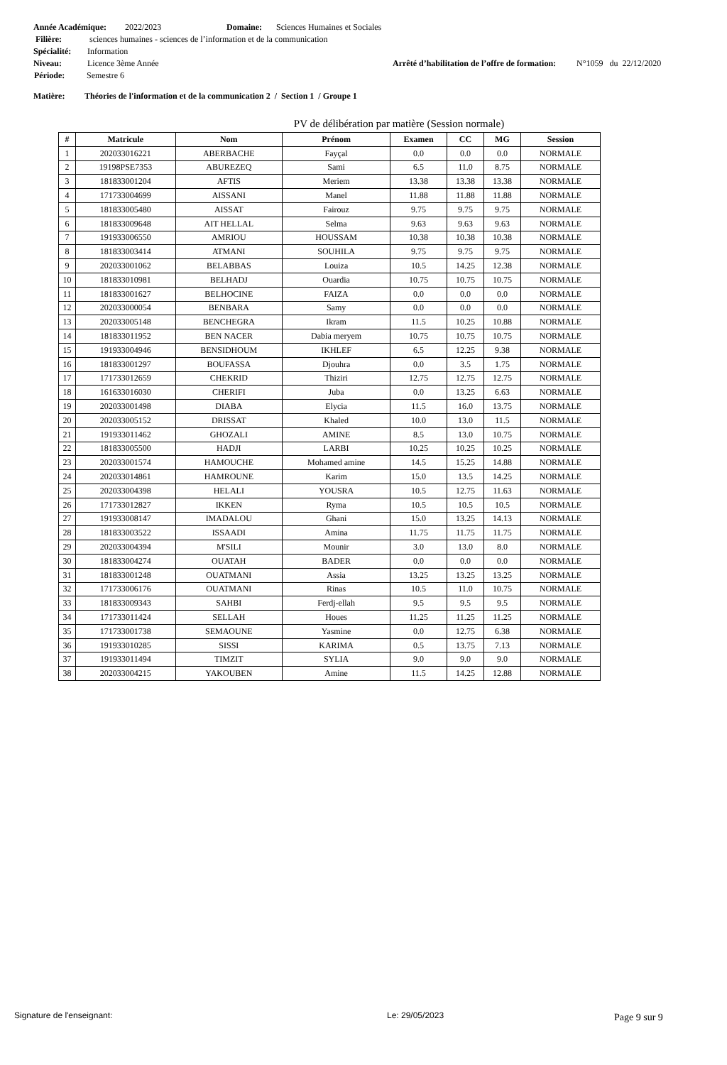Année Académique: 2022/2023 Domaine: Sciences Humaines et Sociales
Filière: sciences humaines - sciences de l’information et de la communication
Spécialité: Information
Niveau: Licence 3ème Année Arrêté d’habilitation de l’offre de formation: N°1059 du 22/12/2020
Période: Semestre 6
Matière: Théories de l'information et de la communication 2 / Section 1 / Groupe 1
PV de délibération par matière (Session normale)
| # | Matricule | Nom | Prénom | Examen | CC | MG | Session |
| --- | --- | --- | --- | --- | --- | --- | --- |
| 1 | 202033016221 | ABERBACHE | Fayçal | 0.0 | 0.0 | 0.0 | NORMALE |
| 2 | 19198PSE7353 | ABUREZEQ | Sami | 6.5 | 11.0 | 8.75 | NORMALE |
| 3 | 181833001204 | AFTIS | Meriem | 13.38 | 13.38 | 13.38 | NORMALE |
| 4 | 171733004699 | AISSANI | Manel | 11.88 | 11.88 | 11.88 | NORMALE |
| 5 | 181833005480 | AISSAT | Fairouz | 9.75 | 9.75 | 9.75 | NORMALE |
| 6 | 181833009648 | AIT HELLAL | Selma | 9.63 | 9.63 | 9.63 | NORMALE |
| 7 | 191933006550 | AMRIOU | HOUSSAM | 10.38 | 10.38 | 10.38 | NORMALE |
| 8 | 181833003414 | ATMANI | SOUHILA | 9.75 | 9.75 | 9.75 | NORMALE |
| 9 | 202033001062 | BELABBAS | Louiza | 10.5 | 14.25 | 12.38 | NORMALE |
| 10 | 181833010981 | BELHADJ | Ouardia | 10.75 | 10.75 | 10.75 | NORMALE |
| 11 | 181833001627 | BELHOCINE | FAIZA | 0.0 | 0.0 | 0.0 | NORMALE |
| 12 | 202033000054 | BENBARA | Samy | 0.0 | 0.0 | 0.0 | NORMALE |
| 13 | 202033005148 | BENCHEGRA | Ikram | 11.5 | 10.25 | 10.88 | NORMALE |
| 14 | 181833011952 | BEN NACER | Dabia meryem | 10.75 | 10.75 | 10.75 | NORMALE |
| 15 | 191933004946 | BENSIDHOUM | IKHLEF | 6.5 | 12.25 | 9.38 | NORMALE |
| 16 | 181833001297 | BOUFASSA | Djouhra | 0.0 | 3.5 | 1.75 | NORMALE |
| 17 | 171733012659 | CHEKRID | Thiziri | 12.75 | 12.75 | 12.75 | NORMALE |
| 18 | 161633016030 | CHERIFI | Juba | 0.0 | 13.25 | 6.63 | NORMALE |
| 19 | 202033001498 | DIABA | Elycia | 11.5 | 16.0 | 13.75 | NORMALE |
| 20 | 202033005152 | DRISSAT | Khaled | 10.0 | 13.0 | 11.5 | NORMALE |
| 21 | 191933011462 | GHOZALI | AMINE | 8.5 | 13.0 | 10.75 | NORMALE |
| 22 | 181833005500 | HADJI | LARBI | 10.25 | 10.25 | 10.25 | NORMALE |
| 23 | 202033001574 | HAMOUCHE | Mohamed amine | 14.5 | 15.25 | 14.88 | NORMALE |
| 24 | 202033014861 | HAMROUNE | Karim | 15.0 | 13.5 | 14.25 | NORMALE |
| 25 | 202033004398 | HELALI | YOUSRA | 10.5 | 12.75 | 11.63 | NORMALE |
| 26 | 171733012827 | IKKEN | Ryma | 10.5 | 10.5 | 10.5 | NORMALE |
| 27 | 191933008147 | IMADALOU | Ghani | 15.0 | 13.25 | 14.13 | NORMALE |
| 28 | 181833003522 | ISSAADI | Amina | 11.75 | 11.75 | 11.75 | NORMALE |
| 29 | 202033004394 | M'SILI | Mounir | 3.0 | 13.0 | 8.0 | NORMALE |
| 30 | 181833004274 | OUATAH | BADER | 0.0 | 0.0 | 0.0 | NORMALE |
| 31 | 181833001248 | OUATMANI | Assia | 13.25 | 13.25 | 13.25 | NORMALE |
| 32 | 171733006176 | OUATMANI | Rinas | 10.5 | 11.0 | 10.75 | NORMALE |
| 33 | 181833009343 | SAHBI | Ferdj-ellah | 9.5 | 9.5 | 9.5 | NORMALE |
| 34 | 171733011424 | SELLAH | Houes | 11.25 | 11.25 | 11.25 | NORMALE |
| 35 | 171733001738 | SEMAOUNE | Yasmine | 0.0 | 12.75 | 6.38 | NORMALE |
| 36 | 191933010285 | SISSI | KARIMA | 0.5 | 13.75 | 7.13 | NORMALE |
| 37 | 191933011494 | TIMZIT | SYLIA | 9.0 | 9.0 | 9.0 | NORMALE |
| 38 | 202033004215 | YAKOUBEN | Amine | 11.5 | 14.25 | 12.88 | NORMALE |
Signature de l'enseignant: Le: 29/05/2023 Page 9 sur 9